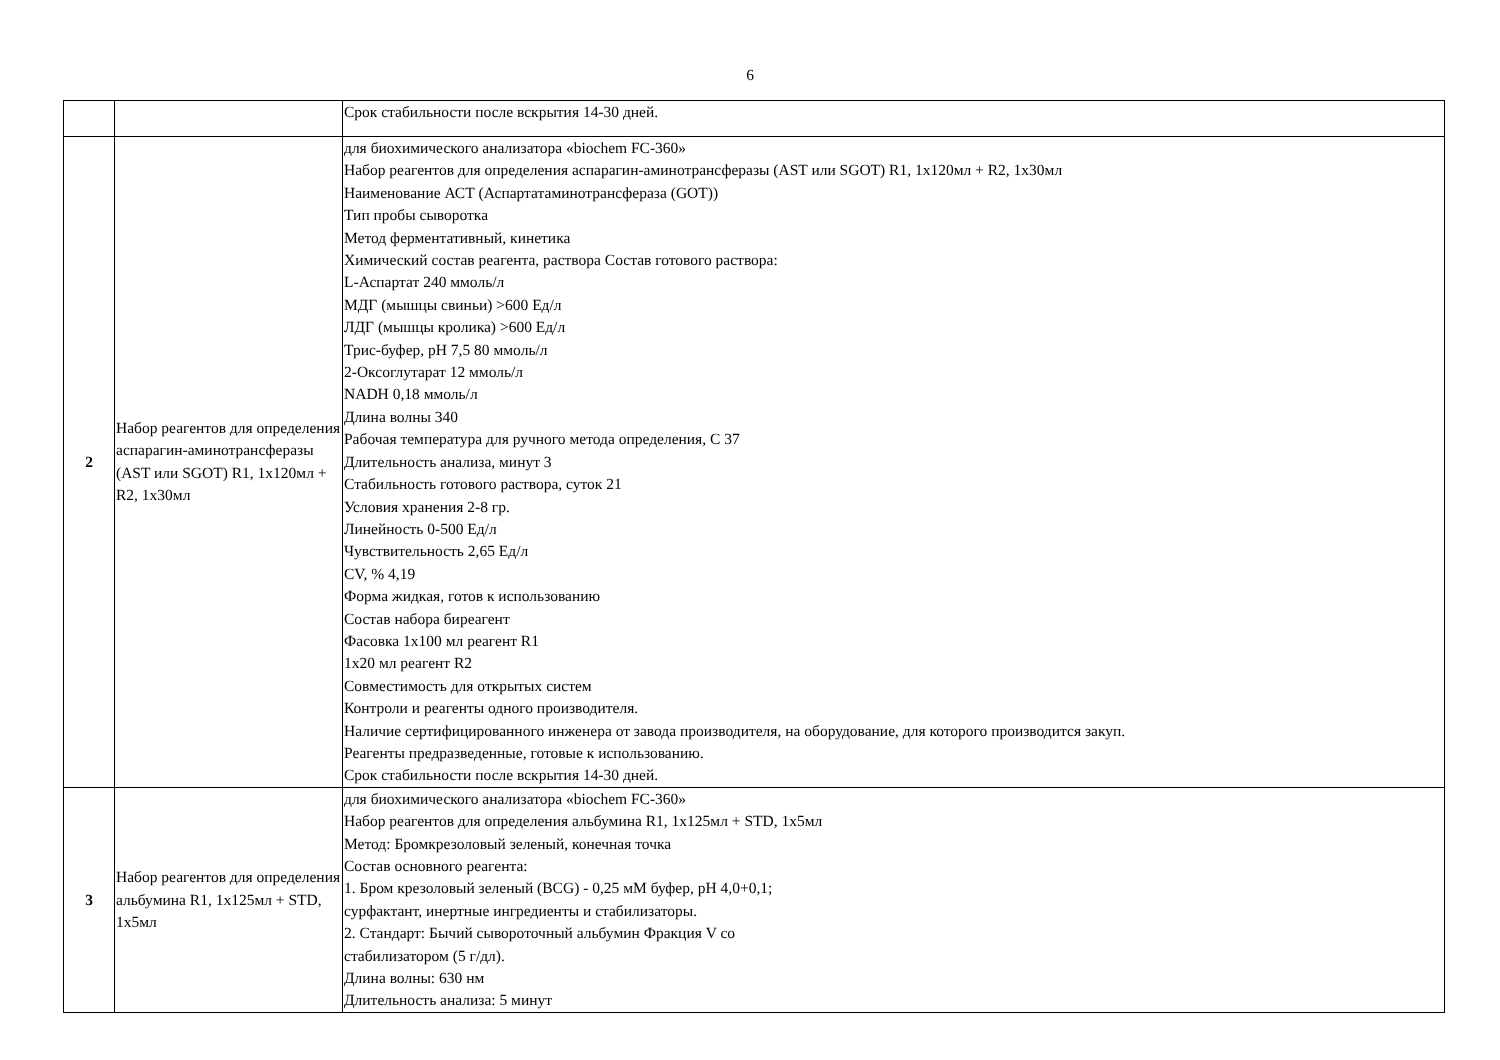6
| | | Срок стабильности после вскрытия 14-30 дней. |
| 2 | Набор реагентов для определения аспарагин-аминотрансферазы (AST или SGOT) R1, 1х120мл + R2, 1х30мл | для биохимического анализатора «biochem FC-360» Набор реагентов для определения аспарагин-аминотрансферазы (AST или SGOT) R1, 1х120мл + R2, 1х30мл Наименование АСТ (Аспартатаминотрансфераза (GOT)) Тип пробы сыворотка Метод ферментативный, кинетика Химический состав реагента, раствора Состав готового раствора: L-Аспартат 240 ммоль/л МДГ (мышцы свиньи) >600 Ед/л ЛДГ (мышцы кролика) >600 Ед/л Трис-буфер, рН 7,5 80 ммоль/л 2-Оксоглутарат 12 ммоль/л NADH 0,18 ммоль/л Длина волны 340 Рабочая температура для ручного метода определения, С 37 Длительность анализа, минут 3 Стабильность готового раствора, суток 21 Условия хранения 2-8 гр. Линейность 0-500 Ед/л Чувствительность 2,65 Ед/л CV, % 4,19 Форма жидкая, готов к использованию Состав набора биреагент Фасовка 1х100 мл реагент R1 1х20 мл реагент R2 Совместимость для открытых систем Контроли и реагенты одного производителя. Наличие сертифицированного инженера от завода производителя, на оборудование, для которого производится закуп. Реагенты предразведенные, готовые к использованию. Срок стабильности после вскрытия 14-30 дней. |
| 3 | Набор реагентов для определения альбумина R1, 1х125мл + STD, 1х5мл | для биохимического анализатора «biochem FC-360» Набор реагентов для определения альбумина R1, 1х125мл + STD, 1х5мл Метод: Бромкрезоловый зеленый, конечная точка Состав основного реагента: 1. Бром крезоловый зеленый (BCG) - 0,25 мМ буфер, pH 4,0+0,1; сурфактант, инертные ингредиенты и стабилизаторы. 2. Стандарт: Бычий сывороточный альбумин Фракция V со стабилизатором (5 г/дл). Длина волны: 630 нм Длительность анализа: 5 минут |